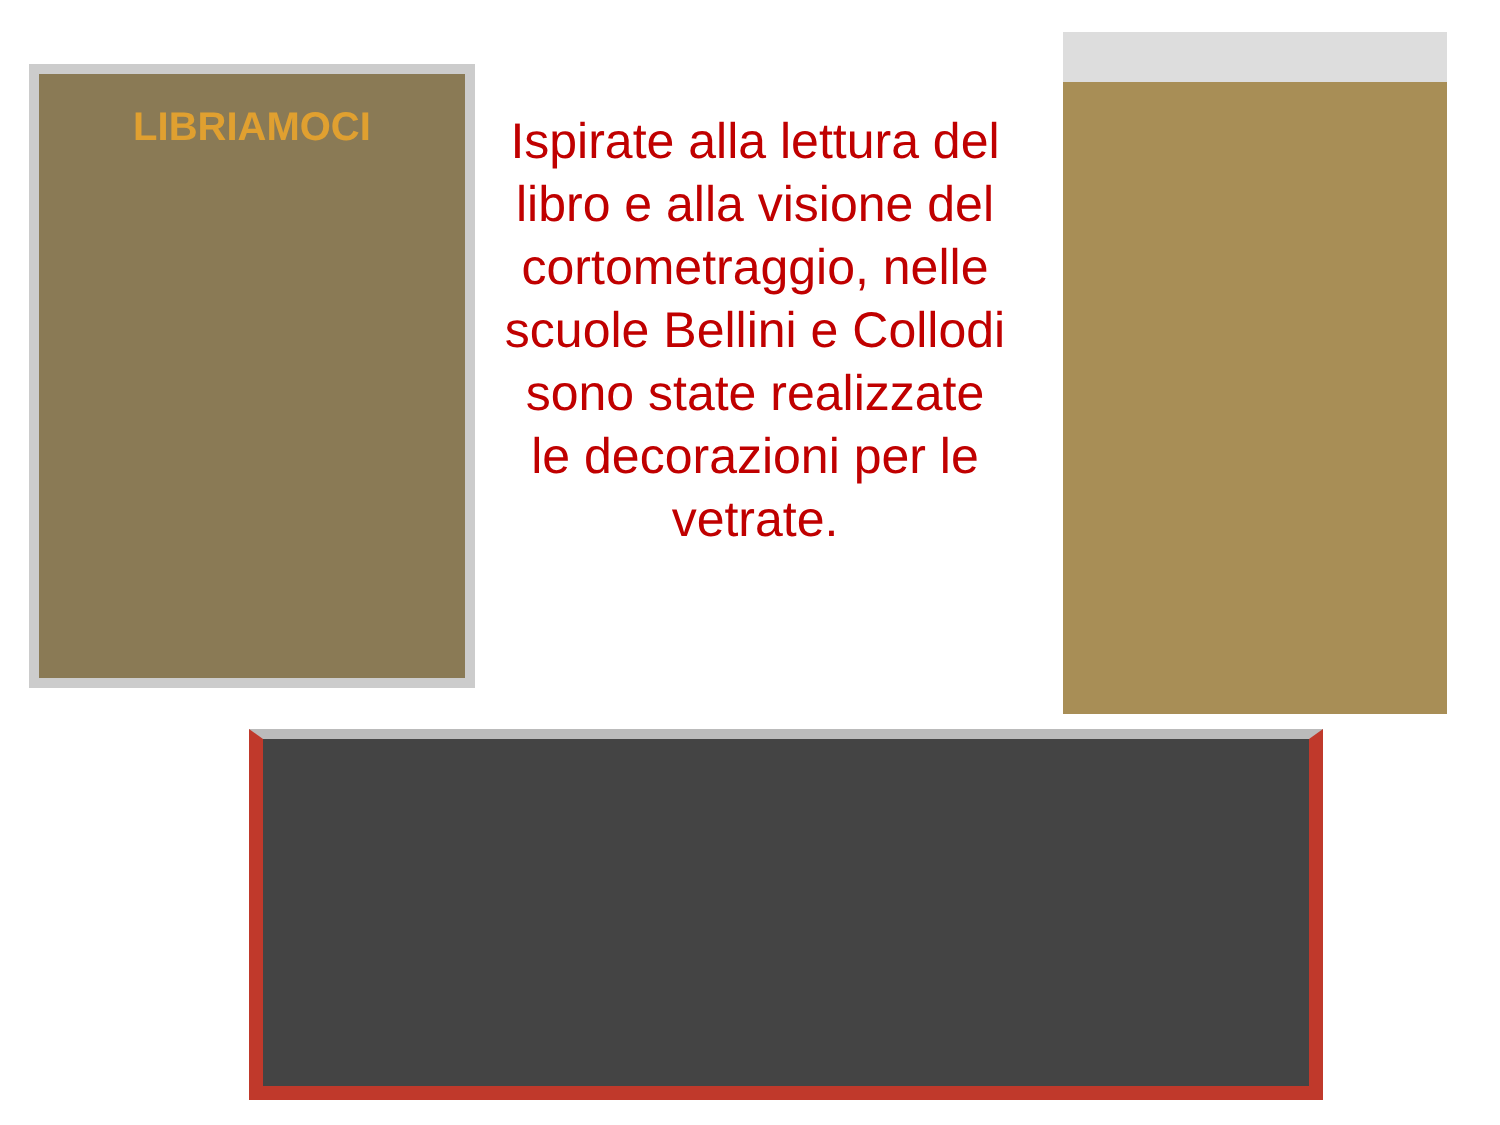LIBRIAMOCI
Ispirate alla lettura del libro e alla visione del cortometraggio, nelle scuole Bellini e Collodi sono state realizzate le decorazioni per le vetrate.